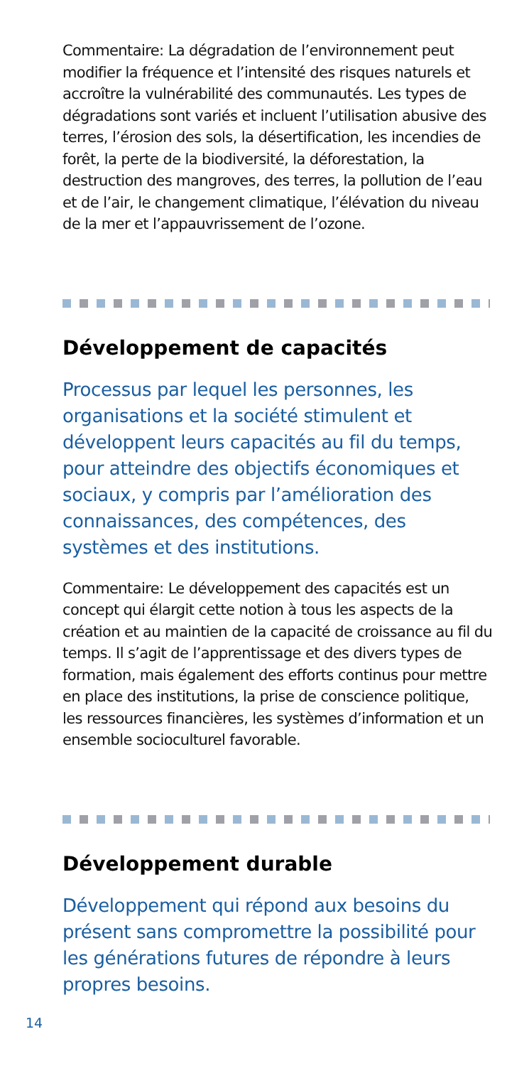Commentaire: La dégradation de l’environnement peut modifier la fréquence et l’intensité des risques naturels et accroître la vulnérabilité des communautés. Les types de dégradations sont variés et incluent l’utilisation abusive des terres, l’érosion des sols, la désertification, les incendies de forêt, la perte de la biodiversité, la déforestation, la destruction des mangroves, des terres, la pollution de l’eau et de l’air, le changement climatique, l’élévation du niveau de la mer et l’appauvrissement de l’ozone.
Développement de capacités
Processus par lequel les personnes, les organisations et la société stimulent et développent leurs capacités au fil du temps, pour atteindre des objectifs économiques et sociaux, y compris par l’amélioration des connaissances, des compétences, des systèmes et des institutions.
Commentaire: Le développement des capacités est un concept qui élargit cette notion à tous les aspects de la création et au maintien de la capacité de croissance au fil du temps. Il s’agit de l’apprentissage et des divers types de formation, mais également des efforts continus pour mettre en place des institutions, la prise de conscience politique, les ressources financières, les systèmes d’information et un ensemble socioculturel favorable.
Développement durable
Développement qui répond aux besoins du présent sans compromettre la possibilité pour les générations futures de répondre à leurs propres besoins.
14